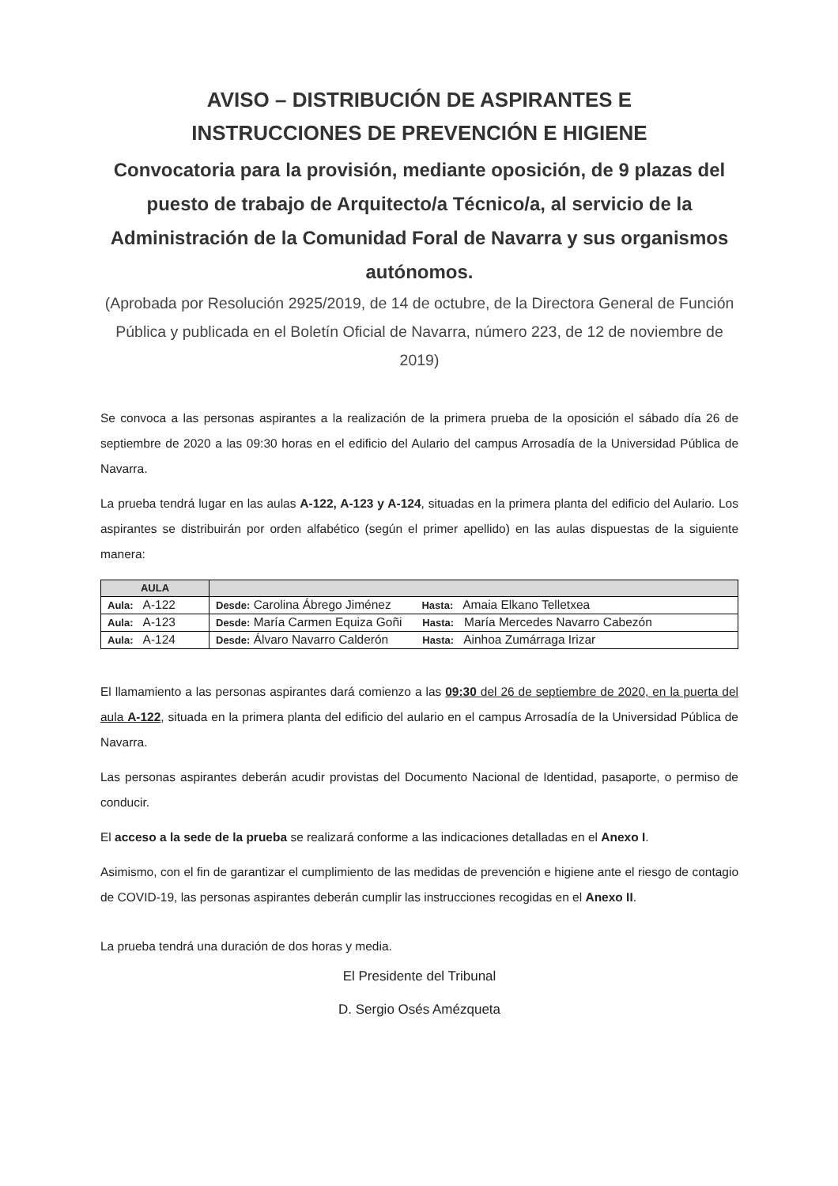AVISO – DISTRIBUCIÓN DE ASPIRANTES E
INSTRUCCIONES DE PREVENCIÓN E HIGIENE
Convocatoria para la provisión, mediante oposición, de 9 plazas del puesto de trabajo de Arquitecto/a Técnico/a, al servicio de la Administración de la Comunidad Foral de Navarra y sus organismos autónomos.
(Aprobada por Resolución 2925/2019, de 14 de octubre, de la Directora General de Función Pública y publicada en el Boletín Oficial de Navarra, número 223, de 12 de noviembre de 2019)
Se convoca a las personas aspirantes a la realización de la primera prueba de la oposición el sábado día 26 de septiembre de 2020 a las 09:30 horas en el edificio del Aulario del campus Arrosadía de la Universidad Pública de Navarra.
La prueba tendrá lugar en las aulas A-122, A-123 y A-124, situadas en la primera planta del edificio del Aulario. Los aspirantes se distribuirán por orden alfabético (según el primer apellido) en las aulas dispuestas de la siguiente manera:
| AULA | |
| --- | --- |
| Aula: A-122 | Desde: Carolina Ábrego Jiménez Hasta: Amaia Elkano Telletxea |
| Aula: A-123 | Desde: María Carmen Equiza Goñi Hasta: María Mercedes Navarro Cabezón |
| Aula: A-124 | Desde: Álvaro Navarro Calderón Hasta: Ainhoa Zumárraga Irizar |
El llamamiento a las personas aspirantes dará comienzo a las 09:30 del 26 de septiembre de 2020, en la puerta del aula A-122, situada en la primera planta del edificio del aulario en el campus Arrosadía de la Universidad Pública de Navarra.
Las personas aspirantes deberán acudir provistas del Documento Nacional de Identidad, pasaporte, o permiso de conducir.
El acceso a la sede de la prueba se realizará conforme a las indicaciones detalladas en el Anexo I.
Asimismo, con el fin de garantizar el cumplimiento de las medidas de prevención e higiene ante el riesgo de contagio de COVID-19, las personas aspirantes deberán cumplir las instrucciones recogidas en el Anexo II.
La prueba tendrá una duración de dos horas y media.
El Presidente del Tribunal
D. Sergio Osés Amézqueta